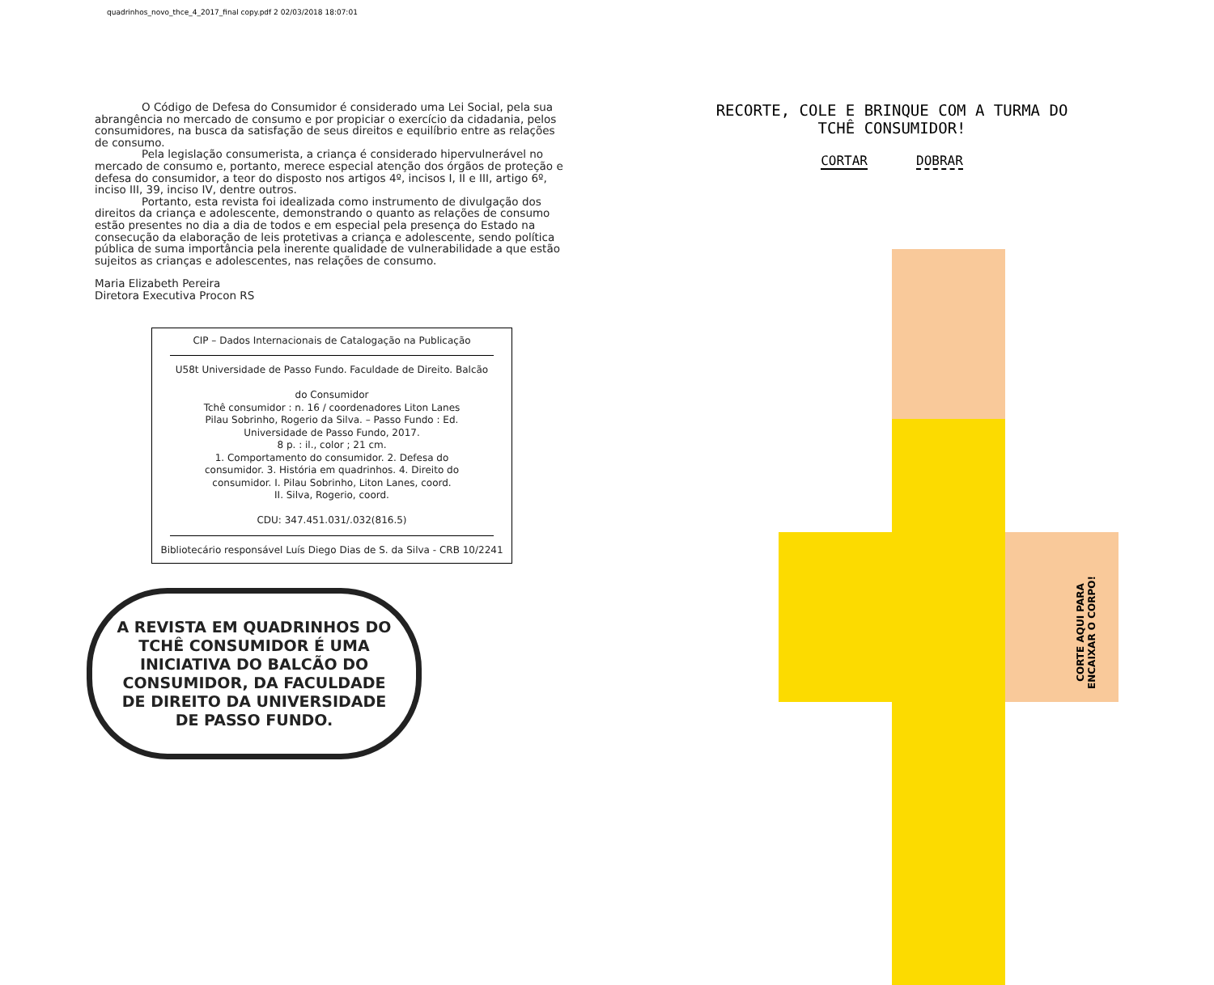quadrinhos_novo_thce_4_2017_final copy.pdf 2 02/03/2018 18:07:01
O Código de Defesa do Consumidor é considerado uma Lei Social, pela sua abrangência no mercado de consumo e por propiciar o exercício da cidadania, pelos consumidores, na busca da satisfação de seus direitos e equilíbrio entre as relações de consumo.
Pela legislação consumerista, a criança é considerado hipervulnerável no mercado de consumo e, portanto, merece especial atenção dos órgãos de proteção e defesa do consumidor, a teor do disposto nos artigos 4º, incisos I, II e III, artigo 6º, inciso III, 39, inciso IV, dentre outros.
Portanto, esta revista foi idealizada como instrumento de divulgação dos direitos da criança e adolescente, demonstrando o quanto as relações de consumo estão presentes no dia a dia de todos e em especial pela presença do Estado na consecução da elaboração de leis protetivas a criança e adolescente, sendo política pública de suma importância pela inerente qualidade de vulnerabilidade a que estão sujeitos as crianças e adolescentes, nas relações de consumo.
Maria Elizabeth Pereira
Diretora Executiva Procon RS
CIP – Dados Internacionais de Catalogação na Publicação
U58t Universidade de Passo Fundo. Faculdade de Direito. Balcão
do Consumidor
Tchê consumidor : n. 16 / coordenadores Liton Lanes
Pilau Sobrinho, Rogerio da Silva. – Passo Fundo : Ed.
Universidade de Passo Fundo, 2017.
8 p. : il., color ; 21 cm.
1. Comportamento do consumidor. 2. Defesa do
consumidor. 3. História em quadrinhos. 4. Direito do
consumidor. I. Pilau Sobrinho, Liton Lanes, coord.
II. Silva, Rogerio, coord.
CDU: 347.451.031/.032(816.5)
Bibliotecário responsável Luís Diego Dias de S. da Silva - CRB 10/2241
A REVISTA EM QUADRINHOS DO TCHÊ CONSUMIDOR É UMA INICIATIVA DO BALCÃO DO CONSUMIDOR, DA FACULDADE DE DIREITO DA UNIVERSIDADE DE PASSO FUNDO.
RECORTE, COLE E BRINQUE COM A TURMA DO TCHÊ CONSUMIDOR!
CORTAR DOBRAR
CORTE AQUI PARA
ENCAIXAR O CORPO!